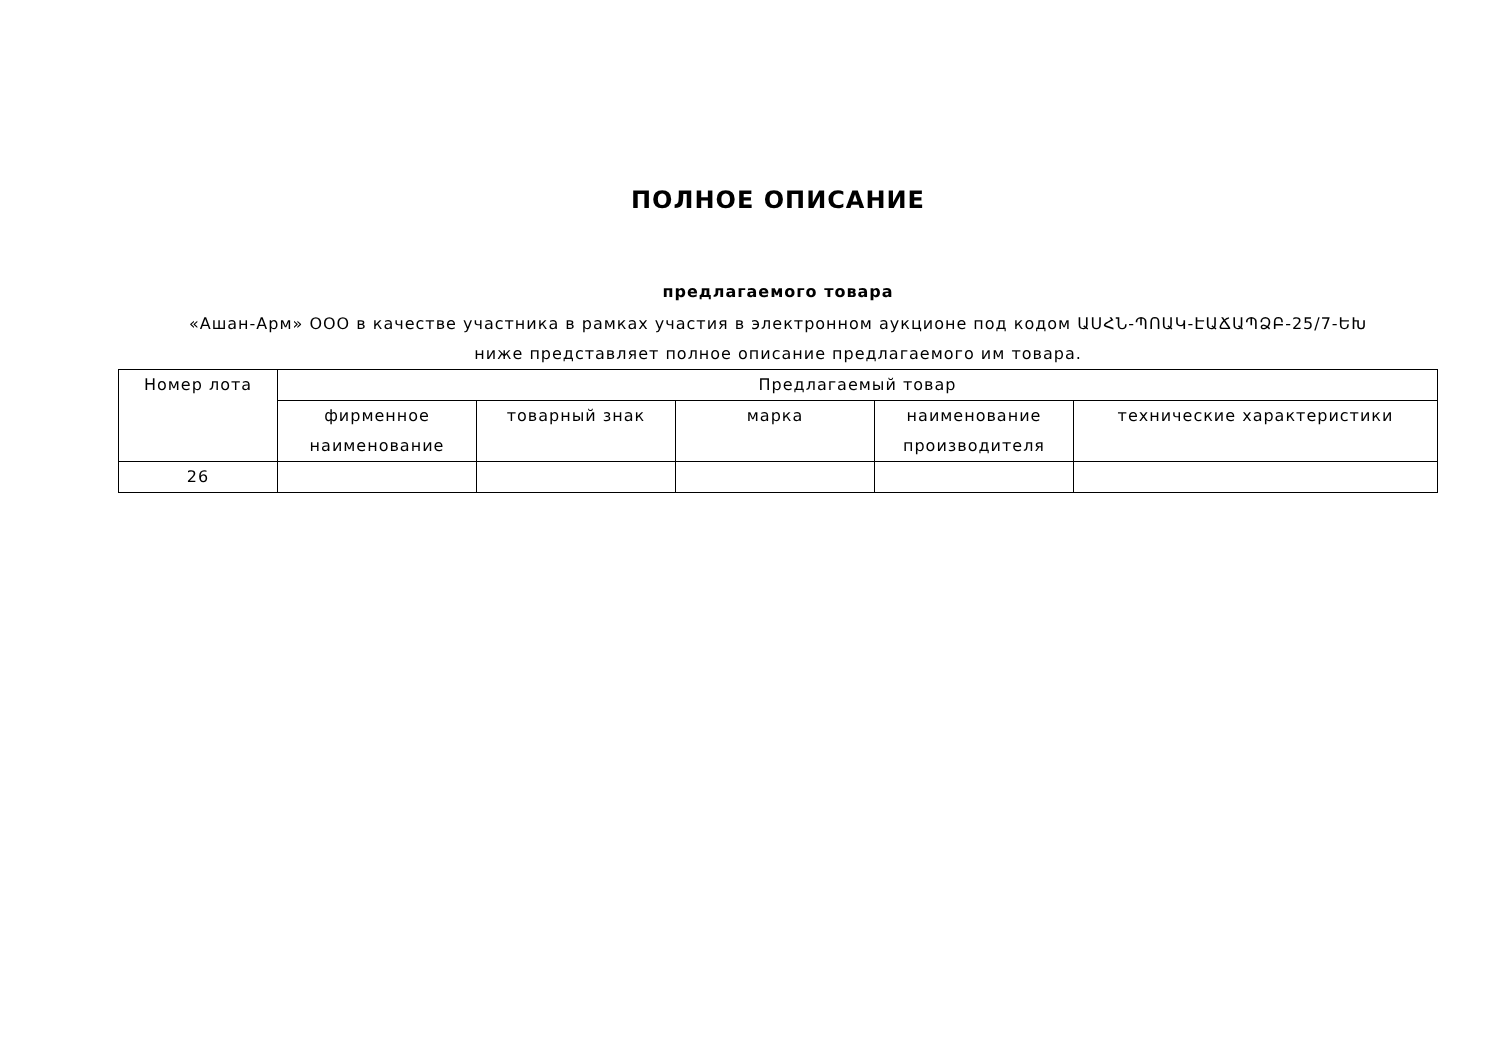ПОЛНОЕ ОПИСАНИЕ
предлагаемого товара
«Ашан-Арм» ООО в качестве участника в рамках участия в электронном аукционе под кодом ԱՍՀՆ-ՊՈԱԿ-ԷԱՃԱՊՁԲ-25/7-ԵԽ
ниже представляет полное описание предлагаемого им товара.
| Номер лота | Предлагаемый товар | | | | |
| --- | --- | --- | --- | --- | --- |
| | фирменное наименование | товарный знак | марка | наименование производителя | технические характеристики |
| 26 | | | | | |